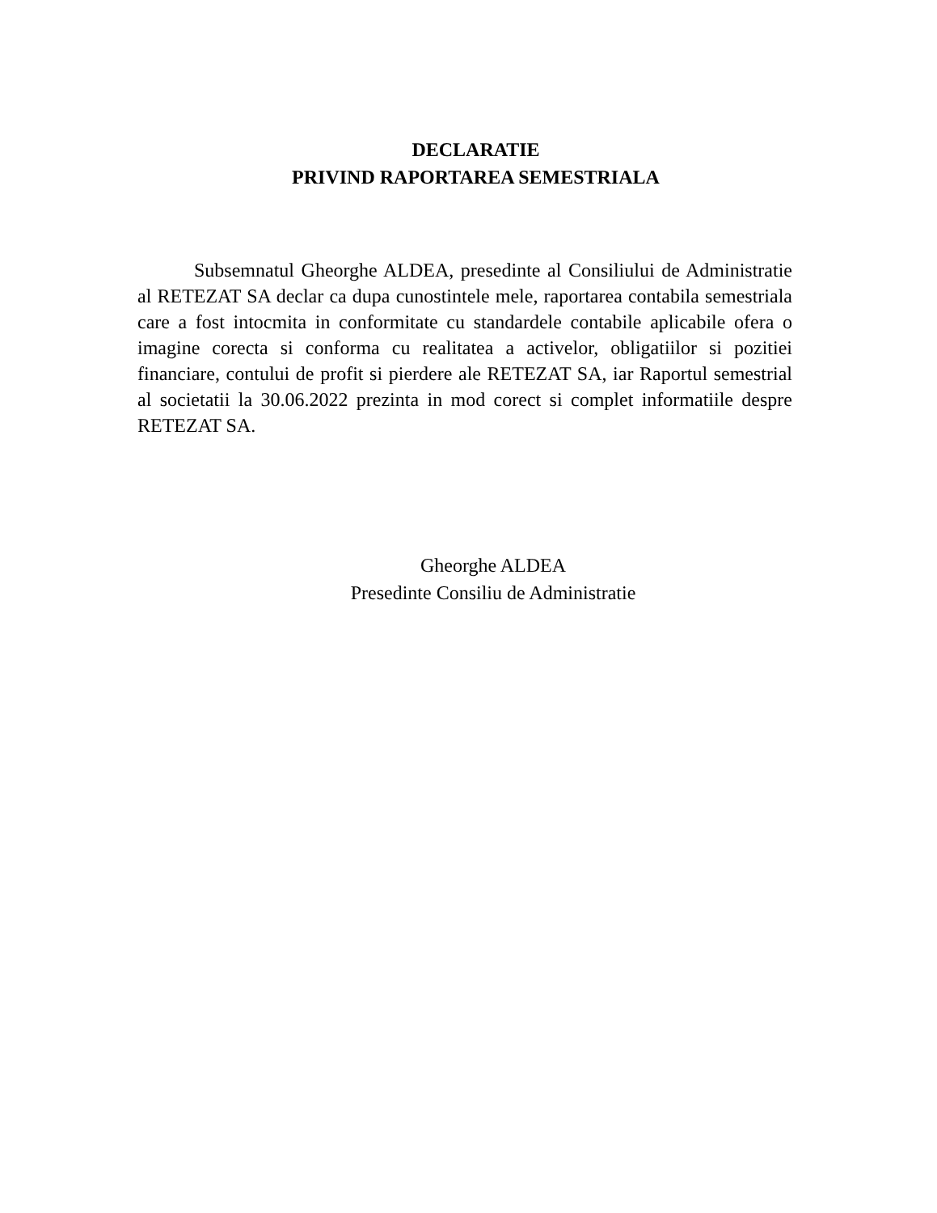DECLARATIE
PRIVIND RAPORTAREA SEMESTRIALA
Subsemnatul Gheorghe ALDEA, presedinte al Consiliului de Administratie al RETEZAT SA declar ca dupa cunostintele mele, raportarea contabila semestriala care a fost intocmita in conformitate cu standardele contabile aplicabile ofera o imagine corecta si conforma cu realitatea a activelor, obligatiilor si pozitiei financiare, contului de profit si pierdere ale RETEZAT SA, iar Raportul semestrial al societatii la 30.06.2022 prezinta in mod corect si complet informatiile despre RETEZAT SA.
Gheorghe ALDEA
Presedinte Consiliu de Administratie